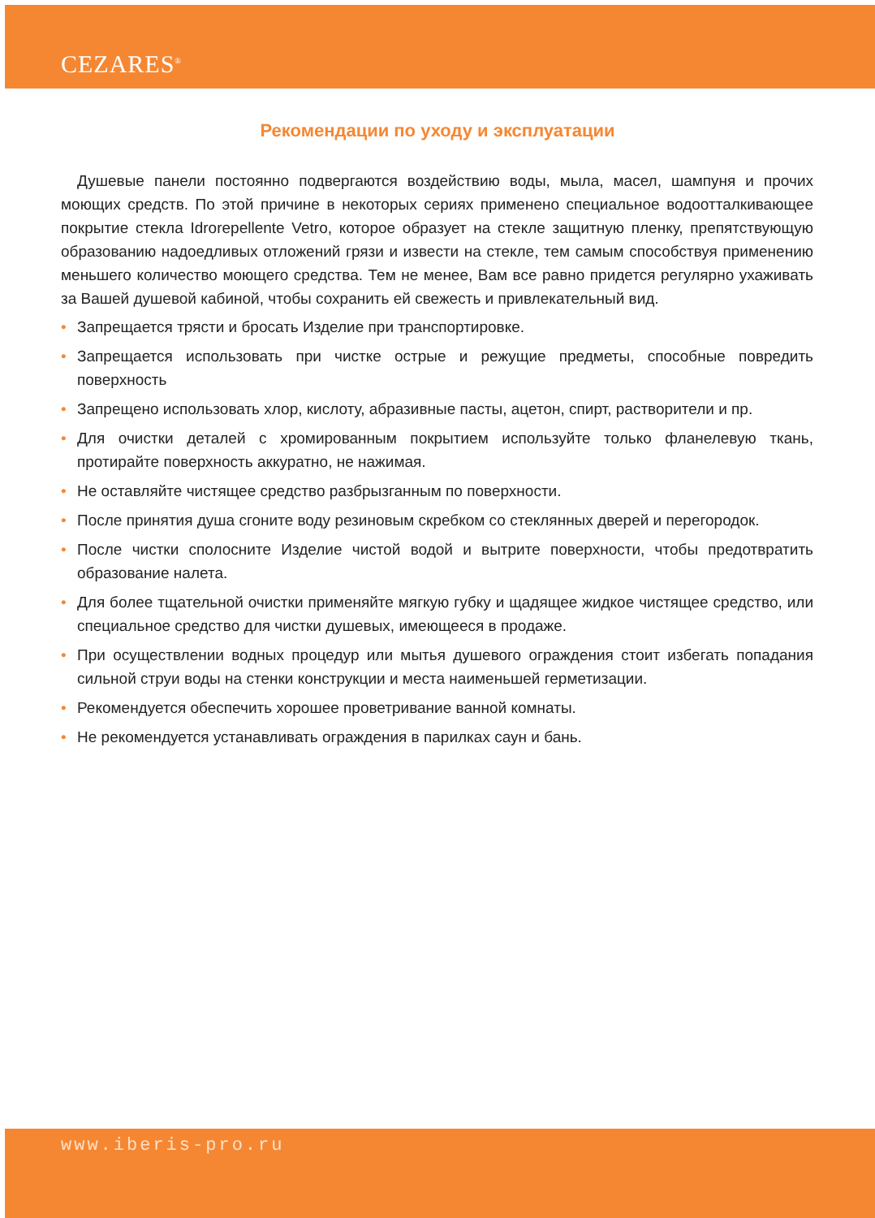CEZARES<sup>®</sup>
Рекомендации по уходу и эксплуатации
Душевые панели постоянно подвергаются воздействию воды, мыла, масел, шампуня и прочих моющих средств. По этой причине в некоторых сериях применено специальное водоотталкивающее покрытие стекла Idrorepellente Vetro, которое образует на стекле защитную пленку, препятствующую образованию надоедливых отложений грязи и извести на стекле, тем самым способствуя применению меньшего количество моющего средства. Тем не менее, Вам все равно придется регулярно ухаживать за Вашей душевой кабиной, чтобы сохранить ей свежесть и привлекательный вид.
• Запрещается трясти и бросать Изделие при транспортировке.
• Запрещается использовать при чистке острые и режущие предметы, способные повредить поверхность
• Запрещено использовать хлор, кислоту, абразивные пасты, ацетон, спирт, растворители и пр.
• Для очистки деталей с хромированным покрытием используйте только фланелевую ткань, протирайте поверхность аккуратно, не нажимая.
• Не оставляйте чистящее средство разбрызганным по поверхности.
• После принятия душа сгоните воду резиновым скребком со стеклянных дверей и перегородок.
• После чистки сполосните Изделие чистой водой и вытрите поверхности, чтобы предотвратить образование налета.
• Для более тщательной очистки применяйте мягкую губку и щадящее жидкое чистящее средство, или специальное средство для чистки душевых, имеющееся в продаже.
• При осуществлении водных процедур или мытья душевого ограждения стоит избегать попадания сильной струи воды на стенки конструкции и места наименьшей герметизации.
• Рекомендуется обеспечить хорошее проветривание ванной комнаты.
• Не рекомендуется устанавливать ограждения в парилках саун и бань.
www.iberis-pro.ru